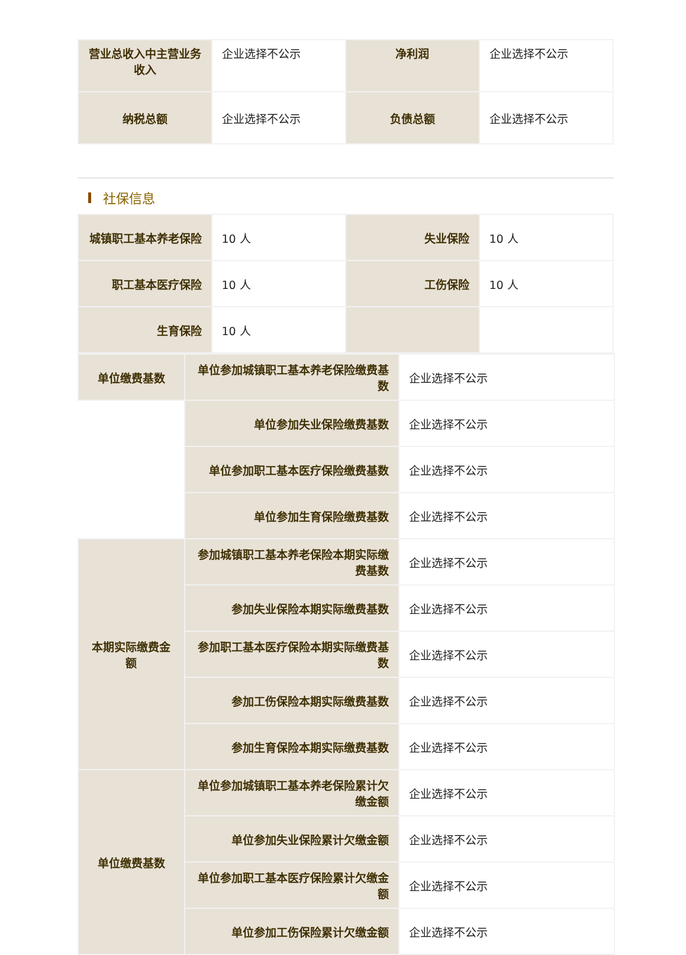| 营业总收入中主营业务收入 | 企业选择不公示 | 净利润 | 企业选择不公示 |
| 纳税总额 | 企业选择不公示 | 负债总额 | 企业选择不公示 |
社保信息
| 城镇职工基本养老保险 | 10 人 | 失业保险 | 10 人 |
| 职工基本医疗保险 | 10 人 | 工伤保险 | 10 人 |
| 生育保险 | 10 人 | | |
| 单位缴费基数 | 单位参加城镇职工基本养老保险缴费基数 | 企业选择不公示 |
| | 单位参加失业保险缴费基数 | 企业选择不公示 |
| | 单位参加职工基本医疗保险缴费基数 | 企业选择不公示 |
| | 单位参加生育保险缴费基数 | 企业选择不公示 |
| 本期实际缴费金额 | 参加城镇职工基本养老保险本期实际缴费基数 | 企业选择不公示 |
| | 参加失业保险本期实际缴费基数 | 企业选择不公示 |
| | 参加职工基本医疗保险本期实际缴费基数 | 企业选择不公示 |
| | 参加工伤保险本期实际缴费基数 | 企业选择不公示 |
| | 参加生育保险本期实际缴费基数 | 企业选择不公示 |
| 单位缴费基数 | 单位参加城镇职工基本养老保险累计欠缴金额 | 企业选择不公示 |
| | 单位参加失业保险累计欠缴金额 | 企业选择不公示 |
| | 单位参加职工基本医疗保险累计欠缴金额 | 企业选择不公示 |
| | 单位参加工伤保险累计欠缴金额 | 企业选择不公示 |